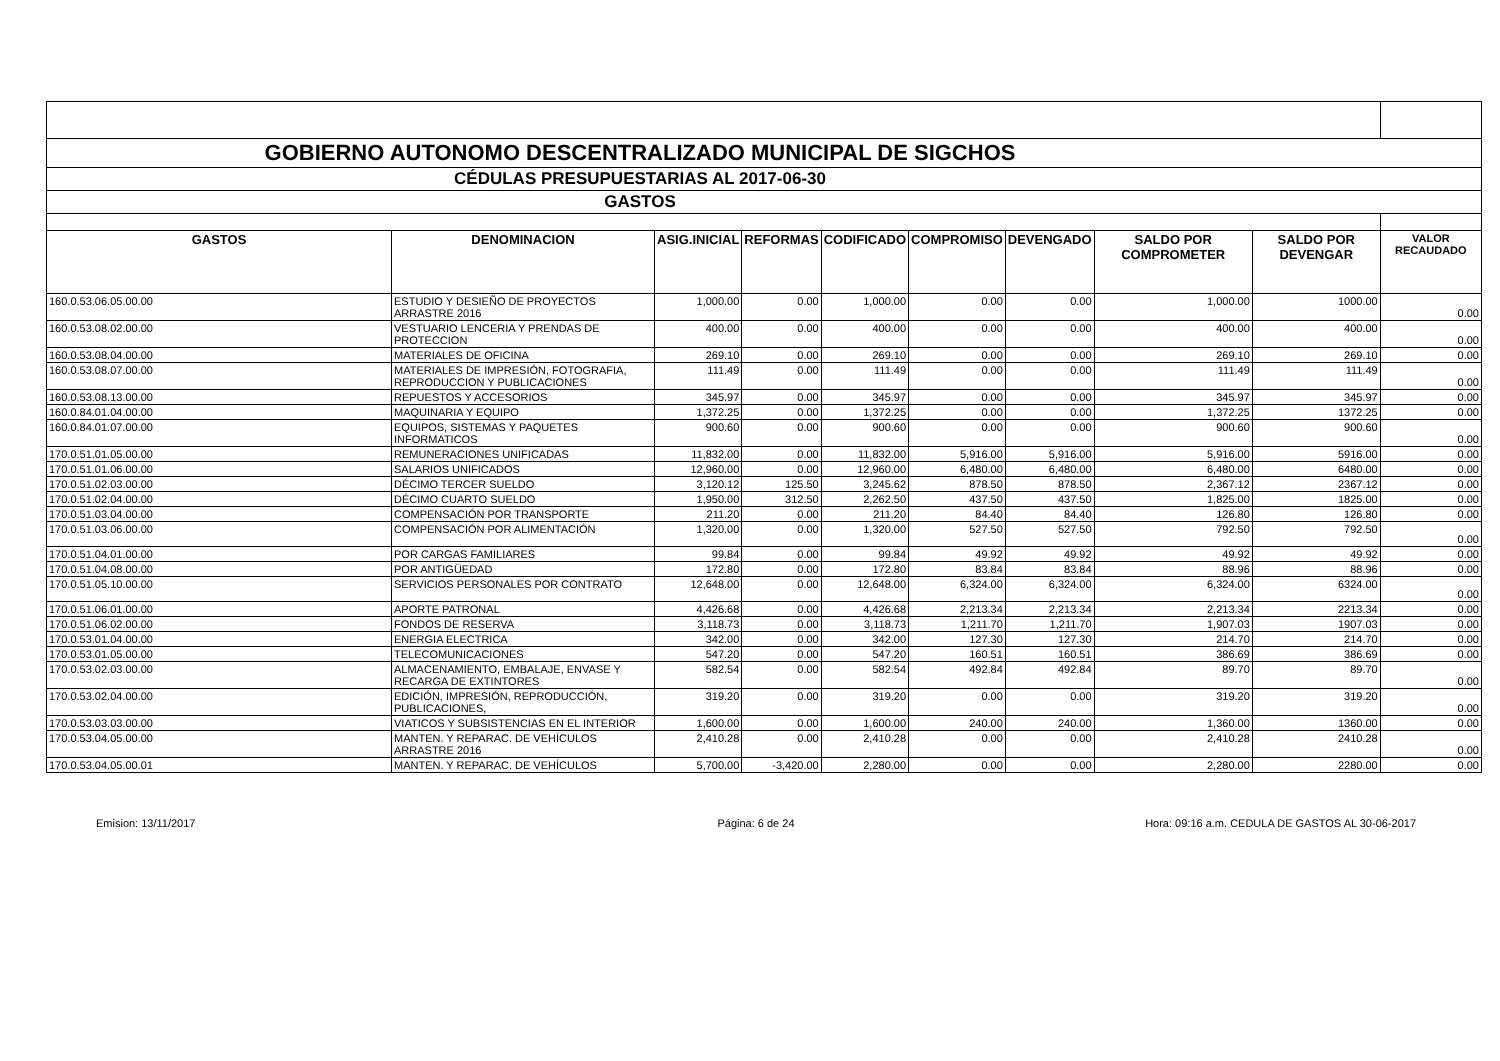| GOBIERNO AUTONOMO DESCENTRALIZADO MUNICIPAL DE SIGCHOS | | | | | | | | | |
| CÉDULAS PRESUPUESTARIAS AL 2017-06-30 | | | | | | | | | |
| GASTOS | | | | | | | | | |
| GASTOS | DENOMINACION | ASIG.INICIAL | REFORMAS | CODIFICADO | COMPROMISO | DEVENGADO | SALDO POR COMPROMETER | SALDO POR DEVENGAR | VALOR RECAUDADO |
| 160.0.53.06.05.00.00 | ESTUDIO Y DESIEÑO DE PROYECTOS ARRASTRE 2016 | 1,000.00 | 0.00 | 1,000.00 | 0.00 | 0.00 | 1,000.00 | 1000.00 | 0.00 |
| 160.0.53.08.02.00.00 | VESTUARIO LENCERIA Y PRENDAS DE PROTECCION | 400.00 | 0.00 | 400.00 | 0.00 | 0.00 | 400.00 | 400.00 | 0.00 |
| 160.0.53.08.04.00.00 | MATERIALES DE OFICINA | 269.10 | 0.00 | 269.10 | 0.00 | 0.00 | 269.10 | 269.10 | 0.00 |
| 160.0.53.08.07.00.00 | MATERIALES DE IMPRESIÓN, FOTOGRAFIA, REPRODUCCION Y PUBLICACIONES | 111.49 | 0.00 | 111.49 | 0.00 | 0.00 | 111.49 | 111.49 | 0.00 |
| 160.0.53.08.13.00.00 | REPUESTOS Y ACCESORIOS | 345.97 | 0.00 | 345.97 | 0.00 | 0.00 | 345.97 | 345.97 | 0.00 |
| 160.0.84.01.04.00.00 | MAQUINARIA Y EQUIPO | 1,372.25 | 0.00 | 1,372.25 | 0.00 | 0.00 | 1,372.25 | 1372.25 | 0.00 |
| 160.0.84.01.07.00.00 | EQUIPOS, SISTEMAS Y PAQUETES INFORMATICOS | 900.60 | 0.00 | 900.60 | 0.00 | 0.00 | 900.60 | 900.60 | 0.00 |
| 170.0.51.01.05.00.00 | REMUNERACIONES UNIFICADAS | 11,832.00 | 0.00 | 11,832.00 | 5,916.00 | 5,916.00 | 5,916.00 | 5916.00 | 0.00 |
| 170.0.51.01.06.00.00 | SALARIOS UNIFICADOS | 12,960.00 | 0.00 | 12,960.00 | 6,480.00 | 6,480.00 | 6,480.00 | 6480.00 | 0.00 |
| 170.0.51.02.03.00.00 | DÉCIMO TERCER SUELDO | 3,120.12 | 125.50 | 3,245.62 | 878.50 | 878.50 | 2,367.12 | 2367.12 | 0.00 |
| 170.0.51.02.04.00.00 | DÉCIMO CUARTO SUELDO | 1,950.00 | 312.50 | 2,262.50 | 437.50 | 437.50 | 1,825.00 | 1825.00 | 0.00 |
| 170.0.51.03.04.00.00 | COMPENSACIÓN POR TRANSPORTE | 211.20 | 0.00 | 211.20 | 84.40 | 84.40 | 126.80 | 126.80 | 0.00 |
| 170.0.51.03.06.00.00 | COMPENSACIÓN POR ALIMENTACIÓN | 1,320.00 | 0.00 | 1,320.00 | 527.50 | 527.50 | 792.50 | 792.50 | 0.00 |
| 170.0.51.04.01.00.00 | POR CARGAS FAMILIARES | 99.84 | 0.00 | 99.84 | 49.92 | 49.92 | 49.92 | 49.92 | 0.00 |
| 170.0.51.04.08.00.00 | POR ANTIGÜEDAD | 172.80 | 0.00 | 172.80 | 83.84 | 83.84 | 88.96 | 88.96 | 0.00 |
| 170.0.51.05.10.00.00 | SERVICIOS PERSONALES POR CONTRATO | 12,648.00 | 0.00 | 12,648.00 | 6,324.00 | 6,324.00 | 6,324.00 | 6324.00 | 0.00 |
| 170.0.51.06.01.00.00 | APORTE PATRONAL | 4,426.68 | 0.00 | 4,426.68 | 2,213.34 | 2,213.34 | 2,213.34 | 2213.34 | 0.00 |
| 170.0.51.06.02.00.00 | FONDOS DE RESERVA | 3,118.73 | 0.00 | 3,118.73 | 1,211.70 | 1,211.70 | 1,907.03 | 1907.03 | 0.00 |
| 170.0.53.01.04.00.00 | ENERGIA ELECTRICA | 342.00 | 0.00 | 342.00 | 127.30 | 127.30 | 214.70 | 214.70 | 0.00 |
| 170.0.53.01.05.00.00 | TELECOMUNICACIONES | 547.20 | 0.00 | 547.20 | 160.51 | 160.51 | 386.69 | 386.69 | 0.00 |
| 170.0.53.02.03.00.00 | ALMACENAMIENTO, EMBALAJE, ENVASE Y RECARGA DE EXTINTORES | 582.54 | 0.00 | 582.54 | 492.84 | 492.84 | 89.70 | 89.70 | 0.00 |
| 170.0.53.02.04.00.00 | EDICIÓN, IMPRESIÓN, REPRODUCCIÓN, PUBLICACIONES, | 319.20 | 0.00 | 319.20 | 0.00 | 0.00 | 319.20 | 319.20 | 0.00 |
| 170.0.53.03.03.00.00 | VIATICOS Y SUBSISTENCIAS EN EL INTERIOR | 1,600.00 | 0.00 | 1,600.00 | 240.00 | 240.00 | 1,360.00 | 1360.00 | 0.00 |
| 170.0.53.04.05.00.00 | MANTEN. Y REPARAC. DE VEHÍCULOS ARRASTRE 2016 | 2,410.28 | 0.00 | 2,410.28 | 0.00 | 0.00 | 2,410.28 | 2410.28 | 0.00 |
| 170.0.53.04.05.00.01 | MANTEN. Y REPARAC. DE VEHÍCULOS | 5,700.00 | -3,420.00 | 2,280.00 | 0.00 | 0.00 | 2,280.00 | 2280.00 | 0.00 |
Emision: 13/11/2017 Página: 6 de 24 Hora: 09:16 a.m. CEDULA DE GASTOS AL 30-06-2017